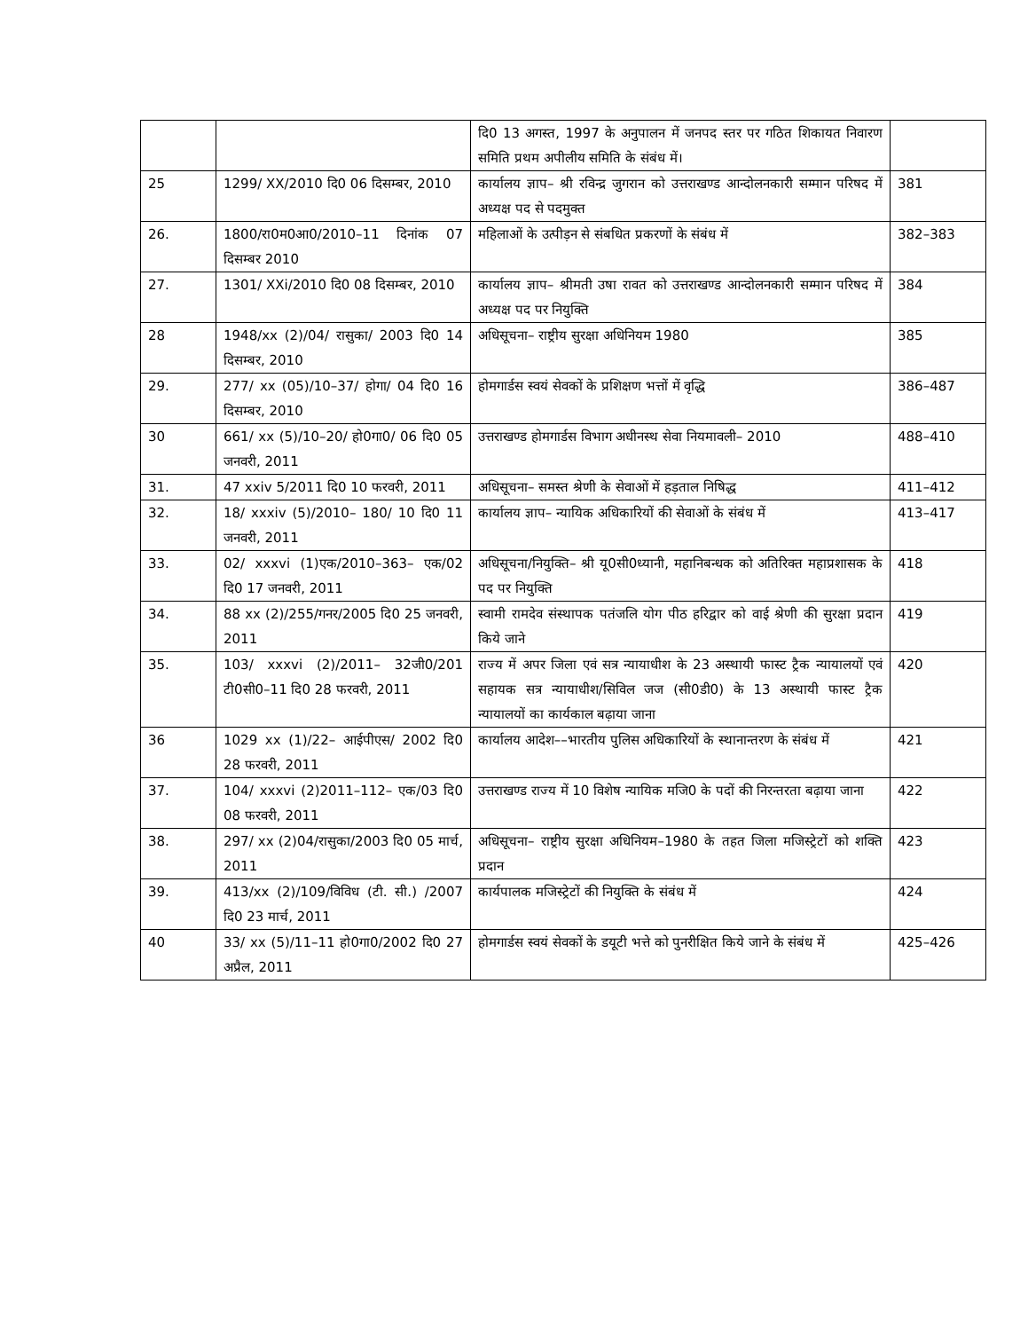| | | दि0 13 अगस्त, 1997 के अनुपालन में जनपद स्तर पर गठित शिकायत निवारण समिति प्रथम अपीलीय समिति के संबंध में। | |
| 25 | 1299/ XX/2010 दि0 06 दिसम्बर, 2010 | कार्यालय ज्ञाप– श्री रविन्द्र जुगरान को उत्तराखण्ड आन्दोलनकारी सम्मान परिषद में अध्यक्ष पद से पदमुक्त | 381 |
| 26. | 1800/रा0म0आ0/2010–11 दिनांक 07 दिसम्बर 2010 | महिलाओं के उत्पीड़न से संबधित प्रकरणों के संबंध में | 382–383 |
| 27. | 1301/ XXi/2010 दि0 08 दिसम्बर, 2010 | कार्यालय ज्ञाप– श्रीमती उषा रावत को उत्तराखण्ड आन्दोलनकारी सम्मान परिषद में अध्यक्ष पद पर नियुक्ति | 384 |
| 28 | 1948/xx (2)/04/ रासुका/ 2003 दि0 14 दिसम्बर, 2010 | अधिसूचना– राष्ट्रीय सुरक्षा अधिनियम 1980 | 385 |
| 29. | 277/ xx (05)/10–37/ होगा/ 04 दि0 16 दिसम्बर, 2010 | होमगार्डस स्वयं सेवकों के प्रशिक्षण भत्तों में वृद्धि | 386–487 |
| 30 | 661/ xx (5)/10–20/ हो0गा0/ 06 दि0 05 जनवरी, 2011 | उत्तराखण्ड होमगार्डस विभाग अधीनस्थ सेवा नियमावली– 2010 | 488–410 |
| 31. | 47 xxiv 5/2011 दि0 10 फरवरी, 2011 | अधिसूचना– समस्त श्रेणी के सेवाओं में हड़ताल निषिद्ध | 411–412 |
| 32. | 18/ xxxiv (5)/2010– 180/ 10 दि0 11 जनवरी, 2011 | कार्यालय ज्ञाप– न्यायिक अधिकारियों की सेवाओं के संबंध में | 413–417 |
| 33. | 02/ xxxvi (1)एक/2010–363– एक/02 दि0 17 जनवरी, 2011 | अधिसूचना/नियुक्ति– श्री यू0सी0ध्यानी, महानिबन्धक को अतिरिक्त महाप्रशासक के पद पर नियुक्ति | 418 |
| 34. | 88 xx (2)/255/गनर/2005 दि0 25 जनवरी, 2011 | स्वामी रामदेव संस्थापक पतंजलि योग पीठ हरिद्वार को वाई श्रेणी की सुरक्षा प्रदान किये जाने | 419 |
| 35. | 103/ xxxvi (2)/2011– 32जी0/201 टी0सी0–11 दि0 28 फरवरी, 2011 | राज्य में अपर जिला एवं सत्र न्यायाधीश के 23 अस्थायी फास्ट ट्रैक न्यायालयों एवं सहायक सत्र न्यायाधीश/सिविल जज (सी0डी0) के 13 अस्थायी फास्ट ट्रैक न्यायालयों का कार्यकाल बढ़ाया जाना | 420 |
| 36 | 1029 xx (1)/22– आईपीएस/ 2002 दि0 28 फरवरी, 2011 | कार्यालय आदेश––भारतीय पुलिस अधिकारियों के स्थानान्तरण के संबंध में | 421 |
| 37. | 104/ xxxvi (2)2011–112– एक/03 दि0 08 फरवरी, 2011 | उत्तराखण्ड राज्य में 10 विशेष न्यायिक मजि0 के पदों की निरन्तरता बढ़ाया जाना | 422 |
| 38. | 297/ xx (2)04/रासुका/2003 दि0 05 मार्च, 2011 | अधिसूचना– राष्ट्रीय सुरक्षा अधिनियम–1980 के तहत जिला मजिस्ट्रेटों को शक्ति प्रदान | 423 |
| 39. | 413/xx (2)/109/विविध (टी. सी.) /2007 दि0 23 मार्च, 2011 | कार्यपालक मजिस्ट्रेटों की नियुक्ति के संबंध में | 424 |
| 40 | 33/ xx (5)/11–11 हो0गा0/2002 दि0 27 अप्रैल, 2011 | होमगार्डस स्वयं सेवकों के डयूटी भत्ते को पुनरीक्षित किये जाने के संबंध में | 425–426 |